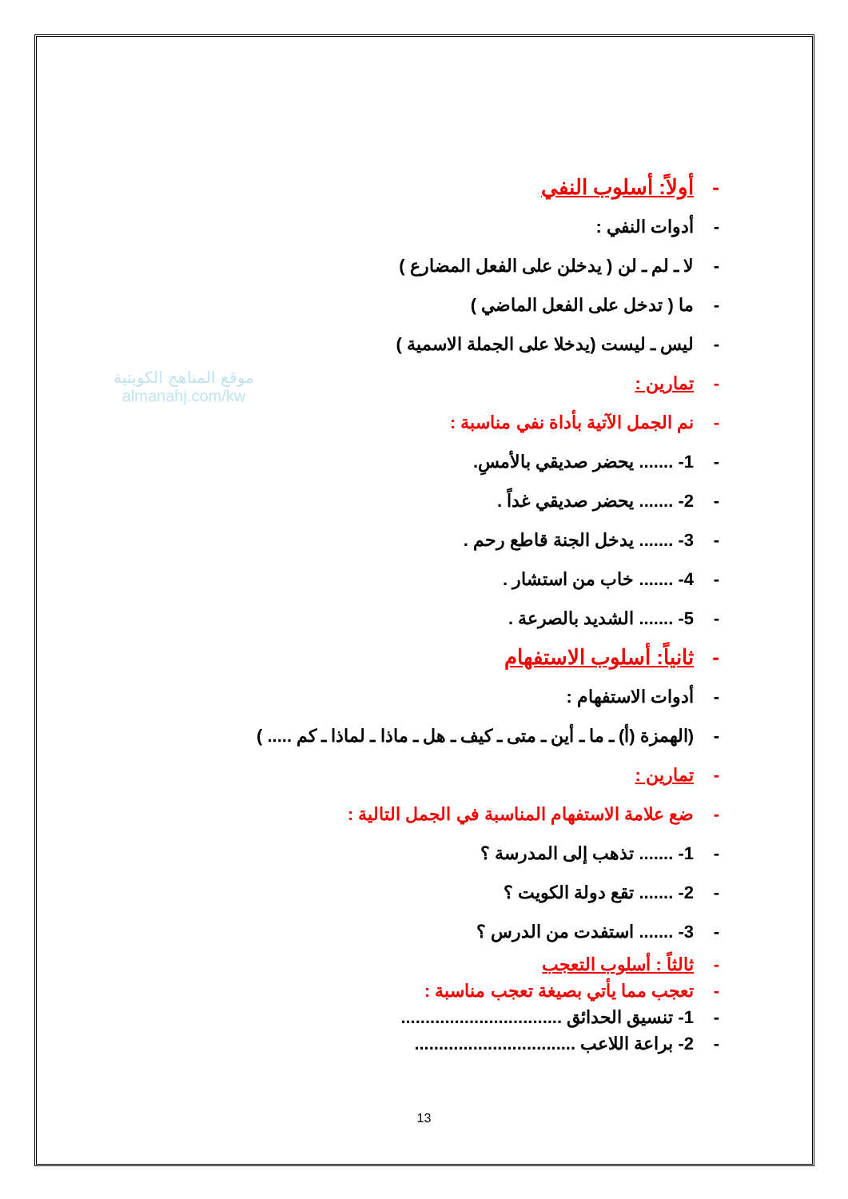موقع المناهج الكويتية
almanahj.com/kw
- أولاً: أسلوب النفي
- أدوات النفي :
- لا ـ لم ـ لن ( يدخلن على الفعل المضارع )
- ما ( تدخل على الفعل الماضي )
- ليس ـ ليست (يدخلا على الجملة الاسمية )
- تمارين :
- نم الجمل الآتية بأداة نفي مناسبة :
- 1- ....... يحضر صديقي بالأمسِ.
- 2- ....... يحضر صديقي غداً .
- 3- ....... يدخل الجنة قاطع رحم .
- 4- ....... خاب من استشار .
- 5- ....... الشديد بالصرعة .
- ثانياً: أسلوب الاستفهام
- أدوات الاستفهام :
- (الهمزة (أ) ـ ما ـ أين ـ متى ـ كيف ـ هل ـ ماذا ـ لماذا ـ كم ..... )
- تمارين :
- ضع علامة الاستفهام المناسبة في الجمل التالية :
- 1- ....... تذهب إلى المدرسة ؟
- 2- ....... تقع دولة الكويت ؟
- 3- ....... استفدت من الدرس ؟
- ثالثاً : أسلوب التعجب
- تعجب مما يأتي بصيغة تعجب مناسبة :
- 1- تنسيق الحدائق .................................
- 2- براعة اللاعب .................................
13